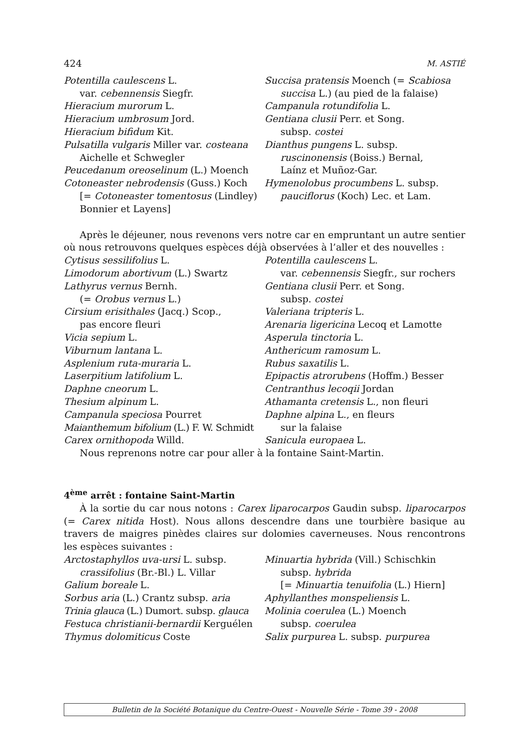424 M. ASTIÉ
Potentilla caulescens L.
var. cebennensis Siegfr.
Hieracium murorum L.
Hieracium umbrosum Jord.
Hieracium bifidum Kit.
Pulsatilla vulgaris Miller var. costeana
Aichelle et Schwegler
Peucedanum oreoselinum (L.) Moench
Cotoneaster nebrodensis (Guss.) Koch
[= Cotoneaster tomentosus (Lindley)
Bonnier et Layens]
Succisa pratensis Moench (= Scabiosa
succisa L.) (au pied de la falaise)
Campanula rotundifolia L.
Gentiana clusii Perr. et Song.
subsp. costei
Dianthus pungens L. subsp.
ruscinonensis (Boiss.) Bernal,
Laínz et Muñoz-Gar.
Hymenolobus procumbens L. subsp.
pauciflorus (Koch) Lec. et Lam.
Après le déjeuner, nous revenons vers notre car en empruntant un autre sentier où nous retrouvons quelques espèces déjà observées à l’aller et des nouvelles :
Cytisus sessilifolius L.
Limodorum abortivum (L.) Swartz
Lathyrus vernus Bernh.
(= Orobus vernus L.)
Cirsium erisithales (Jacq.) Scop.,
pas encore fleuri
Vicia sepium L.
Viburnum lantana L.
Asplenium ruta-muraria L.
Laserpitium latifolium L.
Daphne cneorum L.
Thesium alpinum L.
Campanula speciosa Pourret
Maianthemum bifolium (L.) F. W. Schmidt
Carex ornithopoda Willd.
Potentilla caulescens L.
var. cebennensis Siegfr., sur rochers
Gentiana clusii Perr. et Song.
subsp. costei
Valeriana tripteris L.
Arenaria ligericina Lecoq et Lamotte
Asperula tinctoria L.
Anthericum ramosum L.
Rubus saxatilis L.
Epipactis atrorubens (Hoffm.) Besser
Centranthus lecoqii Jordan
Athamanta cretensis L., non fleuri
Daphne alpina L., en fleurs
sur la falaise
Sanicula europaea L.
Nous reprenons notre car pour aller à la fontaine Saint-Martin.
4<sup>ème</sup> arrêt : fontaine Saint-Martin
À la sortie du car nous notons : Carex liparocarpos Gaudin subsp. liparocarpos (= Carex nitida Host). Nous allons descendre dans une tourbière basique au travers de maigres pinèdes claires sur dolomies caverneuses. Nous rencontrons les espèces suivantes :
Arctostaphyllos uva-ursi L. subsp.
crassifolius (Br.-Bl.) L. Villar
Galium boreale L.
Sorbus aria (L.) Crantz subsp. aria
Trinia glauca (L.) Dumort. subsp. glauca
Festuca christianii-bernardii Kerguélen
Thymus dolomiticus Coste
Minuartia hybrida (Vill.) Schischkin
subsp. hybrida
[= Minuartia tenuifolia (L.) Hiern]
Aphyllanthes monspeliensis L.
Molinia coerulea (L.) Moench
subsp. coerulea
Salix purpurea L. subsp. purpurea
Bulletin de la Société Botanique du Centre-Ouest - Nouvelle Série - Tome 39 - 2008